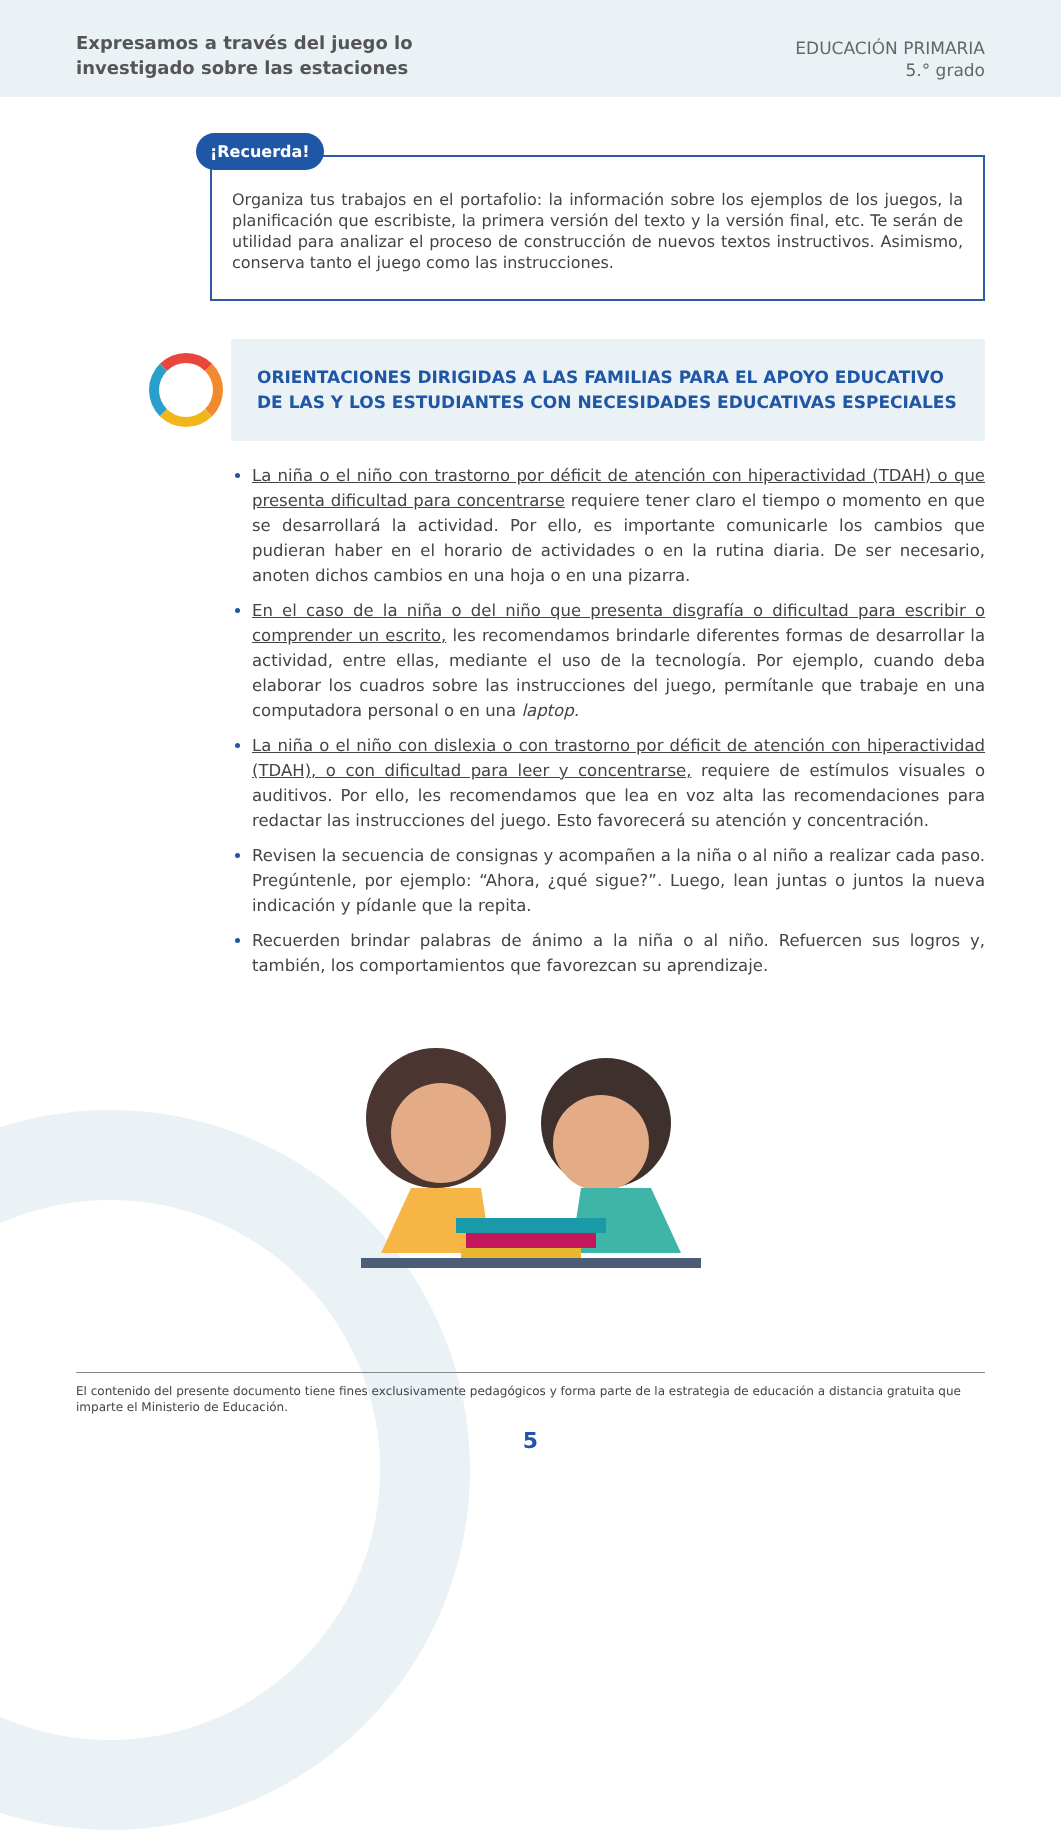Expresamos a través del juego lo
investigado sobre las estaciones
EDUCACIÓN PRIMARIA
5.° grado
¡Recuerda!
Organiza tus trabajos en el portafolio: la información sobre los ejemplos de los juegos, la planificación que escribiste, la primera versión del texto y la versión final, etc. Te serán de utilidad para analizar el proceso de construcción de nuevos textos instructivos. Asimismo, conserva tanto el juego como las instrucciones.
ORIENTACIONES DIRIGIDAS A LAS FAMILIAS PARA EL APOYO EDUCATIVO DE LAS Y LOS ESTUDIANTES CON NECESIDADES EDUCATIVAS ESPECIALES
La niña o el niño con trastorno por déficit de atención con hiperactividad (TDAH) o que presenta dificultad para concentrarse requiere tener claro el tiempo o momento en que se desarrollará la actividad. Por ello, es importante comunicarle los cambios que pudieran haber en el horario de actividades o en la rutina diaria. De ser necesario, anoten dichos cambios en una hoja o en una pizarra.
En el caso de la niña o del niño que presenta disgrafía o dificultad para escribir o comprender un escrito, les recomendamos brindarle diferentes formas de desarrollar la actividad, entre ellas, mediante el uso de la tecnología. Por ejemplo, cuando deba elaborar los cuadros sobre las instrucciones del juego, permítanle que trabaje en una computadora personal o en una laptop.
La niña o el niño con dislexia o con trastorno por déficit de atención con hiperactividad (TDAH), o con dificultad para leer y concentrarse, requiere de estímulos visuales o auditivos. Por ello, les recomendamos que lea en voz alta las recomendaciones para redactar las instrucciones del juego. Esto favorecerá su atención y concentración.
Revisen la secuencia de consignas y acompañen a la niña o al niño a realizar cada paso. Pregúntenle, por ejemplo: “Ahora, ¿qué sigue?”. Luego, lean juntas o juntos la nueva indicación y pídanle que la repita.
Recuerden brindar palabras de ánimo a la niña o al niño. Refuercen sus logros y, también, los comportamientos que favorezcan su aprendizaje.
El contenido del presente documento tiene fines exclusivamente pedagógicos y forma parte de la estrategia de educación a distancia gratuita que imparte el Ministerio de Educación.
5